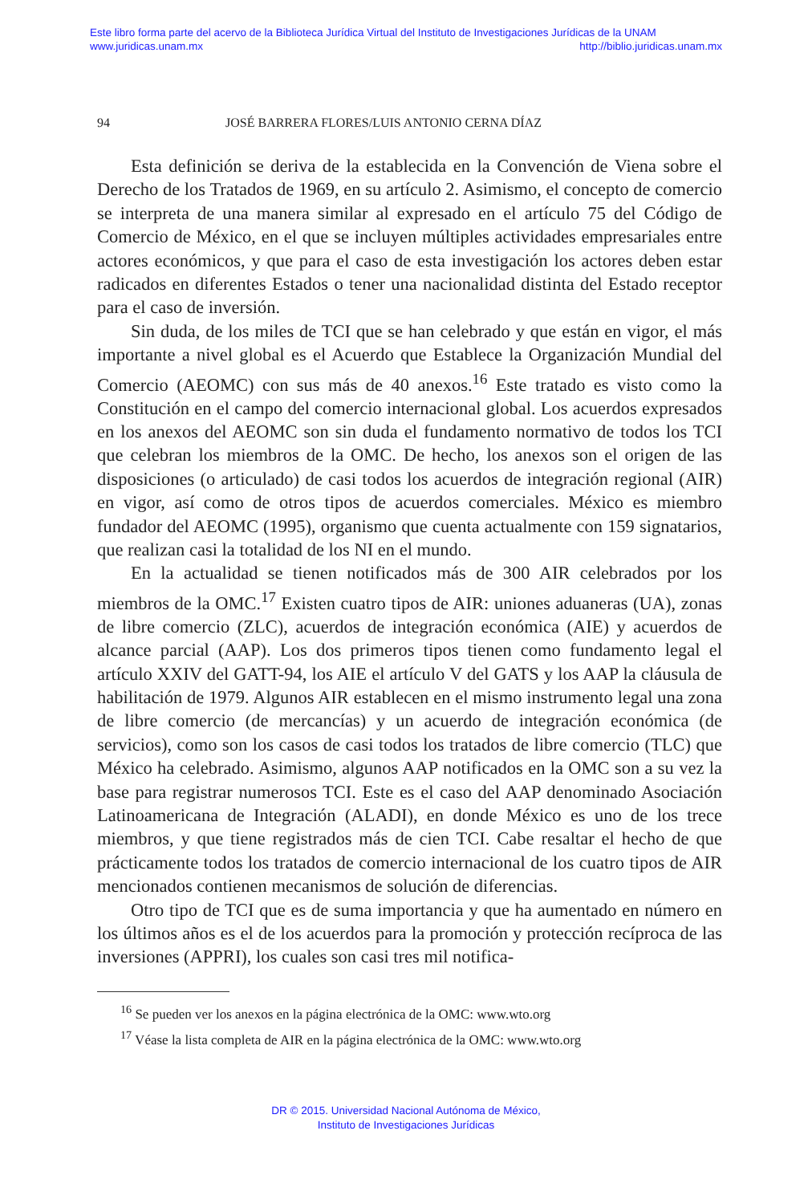Este libro forma parte del acervo de la Biblioteca Jurídica Virtual del Instituto de Investigaciones Jurídicas de la UNAM
www.juridicas.unam.mx http://biblio.juridicas.unam.mx
94 JOSÉ BARRERA FLORES/LUIS ANTONIO CERNA DÍAZ
Esta definición se deriva de la establecida en la Convención de Viena sobre el Derecho de los Tratados de 1969, en su artículo 2. Asimismo, el concepto de comercio se interpreta de una manera similar al expresado en el artículo 75 del Código de Comercio de México, en el que se incluyen múltiples actividades empresariales entre actores económicos, y que para el caso de esta investigación los actores deben estar radicados en diferentes Estados o tener una nacionalidad distinta del Estado receptor para el caso de inversión.
Sin duda, de los miles de TCI que se han celebrado y que están en vigor, el más importante a nivel global es el Acuerdo que Establece la Organización Mundial del Comercio (AEOMC) con sus más de 40 anexos.<sup>16</sup> Este tratado es visto como la Constitución en el campo del comercio internacional global. Los acuerdos expresados en los anexos del AEOMC son sin duda el fundamento normativo de todos los TCI que celebran los miembros de la OMC. De hecho, los anexos son el origen de las disposiciones (o articulado) de casi todos los acuerdos de integración regional (AIR) en vigor, así como de otros tipos de acuerdos comerciales. México es miembro fundador del AEOMC (1995), organismo que cuenta actualmente con 159 signatarios, que realizan casi la totalidad de los NI en el mundo.
En la actualidad se tienen notificados más de 300 AIR celebrados por los miembros de la OMC.<sup>17</sup> Existen cuatro tipos de AIR: uniones aduaneras (UA), zonas de libre comercio (ZLC), acuerdos de integración económica (AIE) y acuerdos de alcance parcial (AAP). Los dos primeros tipos tienen como fundamento legal el artículo XXIV del GATT-94, los AIE el artículo V del GATS y los AAP la cláusula de habilitación de 1979. Algunos AIR establecen en el mismo instrumento legal una zona de libre comercio (de mercancías) y un acuerdo de integración económica (de servicios), como son los casos de casi todos los tratados de libre comercio (TLC) que México ha celebrado. Asimismo, algunos AAP notificados en la OMC son a su vez la base para registrar numerosos TCI. Este es el caso del AAP denominado Asociación Latinoamericana de Integración (ALADI), en donde México es uno de los trece miembros, y que tiene registrados más de cien TCI. Cabe resaltar el hecho de que prácticamente todos los tratados de comercio internacional de los cuatro tipos de AIR mencionados contienen mecanismos de solución de diferencias.
Otro tipo de TCI que es de suma importancia y que ha aumentado en número en los últimos años es el de los acuerdos para la promoción y protección recíproca de las inversiones (APPRI), los cuales son casi tres mil notifica-
<sup>16</sup> Se pueden ver los anexos en la página electrónica de la OMC: www.wto.org
<sup>17</sup> Véase la lista completa de AIR en la página electrónica de la OMC: www.wto.org
DR © 2015. Universidad Nacional Autónoma de México,
Instituto de Investigaciones Jurídicas